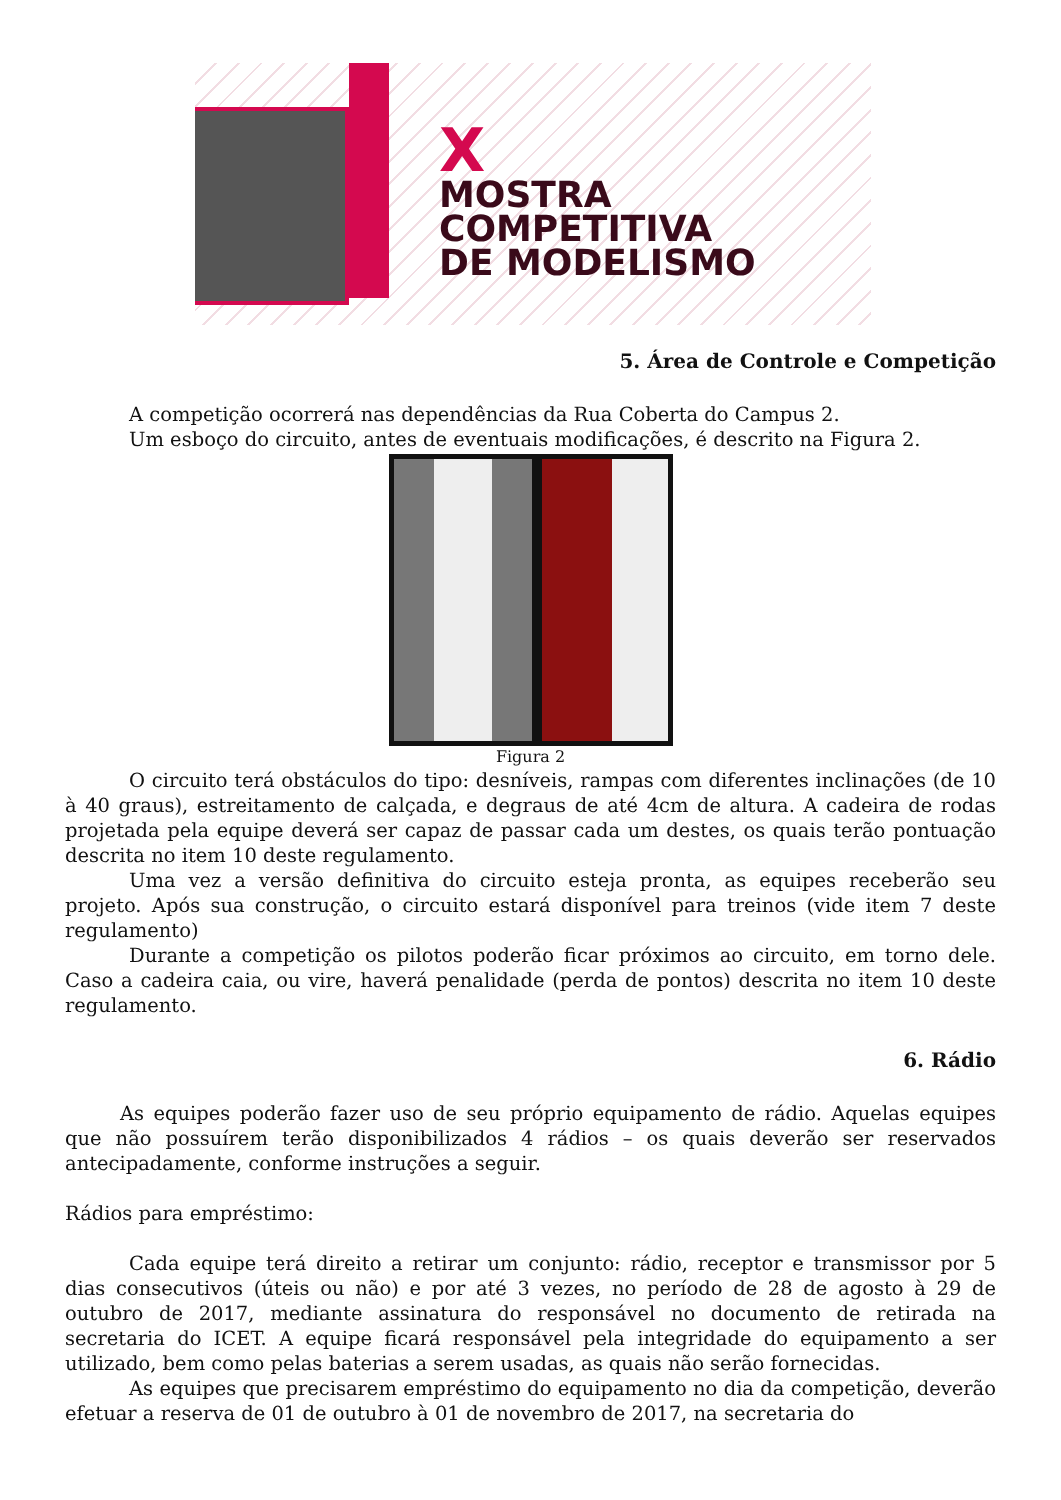X
MOSTRA
COMPETITIVA
DE MODELISMO
5. Área de Controle e Competição
A competição ocorrerá nas dependências da Rua Coberta do Campus 2.
Um esboço do circuito, antes de eventuais modificações, é descrito na Figura 2.
Figura 2
O circuito terá obstáculos do tipo: desníveis, rampas com diferentes inclinações (de 10 à 40 graus), estreitamento de calçada, e degraus de até 4cm de altura. A cadeira de rodas projetada pela equipe deverá ser capaz de passar cada um destes, os quais terão pontuação descrita no item 10 deste regulamento.
Uma vez a versão definitiva do circuito esteja pronta, as equipes receberão seu projeto. Após sua construção, o circuito estará disponível para treinos (vide item 7 deste regulamento)
Durante a competição os pilotos poderão ficar próximos ao circuito, em torno dele. Caso a cadeira caia, ou vire, haverá penalidade (perda de pontos) descrita no item 10 deste regulamento.
6. Rádio
As equipes poderão fazer uso de seu próprio equipamento de rádio. Aquelas equipes que não possuírem terão disponibilizados 4 rádios – os quais deverão ser reservados antecipadamente, conforme instruções a seguir.
Rádios para empréstimo:
Cada equipe terá direito a retirar um conjunto: rádio, receptor e transmissor por 5 dias consecutivos (úteis ou não) e por até 3 vezes, no período de 28 de agosto à 29 de outubro de 2017, mediante assinatura do responsável no documento de retirada na secretaria do ICET. A equipe ficará responsável pela integridade do equipamento a ser utilizado, bem como pelas baterias a serem usadas, as quais não serão fornecidas.
As equipes que precisarem empréstimo do equipamento no dia da competição, deverão efetuar a reserva de 01 de outubro à 01 de novembro de 2017, na secretaria do